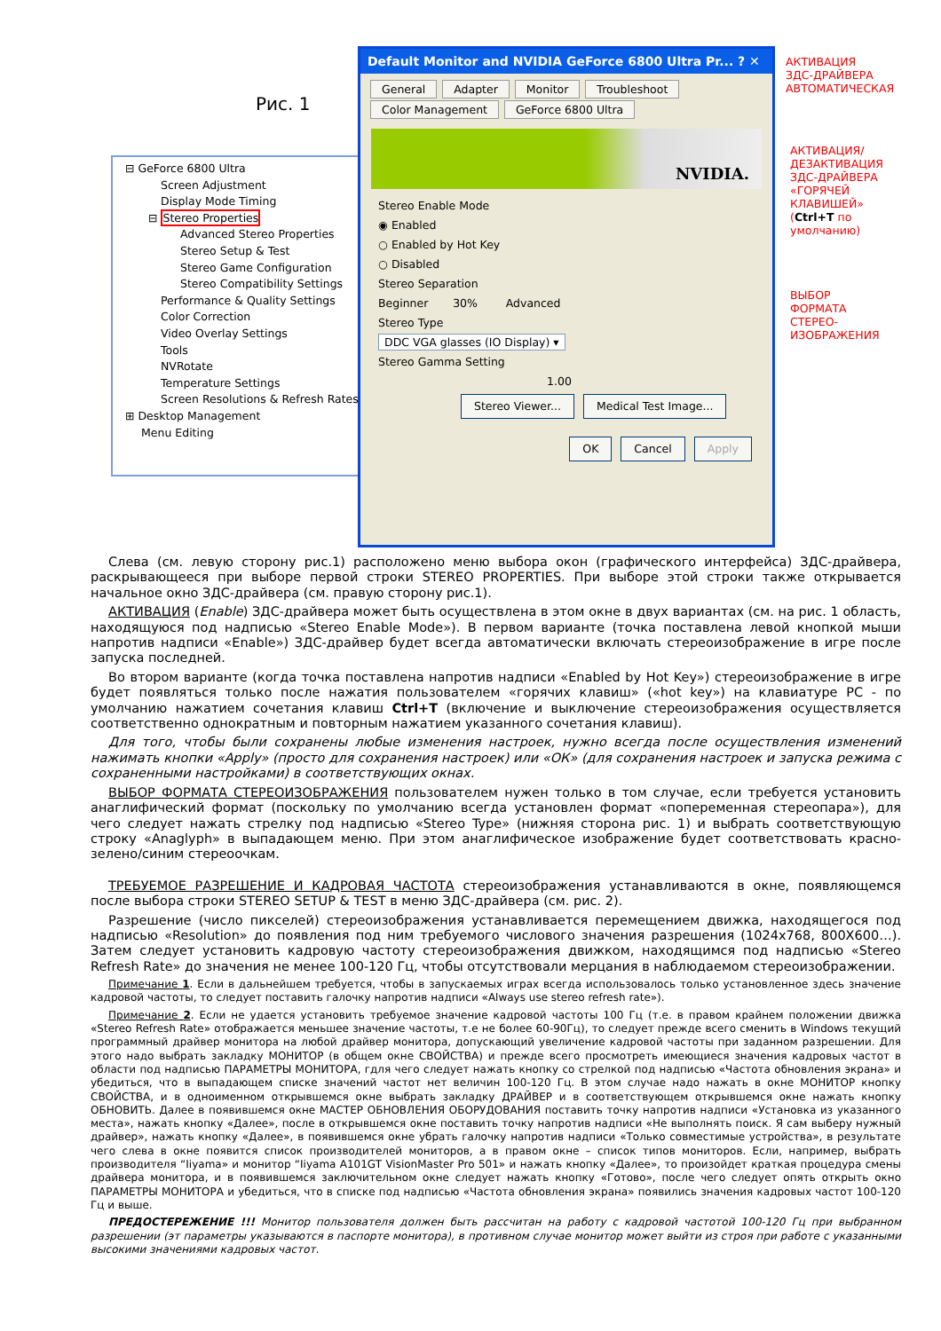Рис. 1
⊟ GeForce 6800 Ultra
Screen Adjustment
Display Mode Timing
⊟ Stereo Properties
Advanced Stereo Properties
Stereo Setup & Test
Stereo Game Configuration
Stereo Compatibility Settings
Performance & Quality Settings
Color Correction
Video Overlay Settings
Tools
NVRotate
Temperature Settings
Screen Resolutions & Refresh Rates
⊞ Desktop Management
Menu Editing
Default Monitor and NVIDIA GeForce 6800 Ultra Pr... ? ✕
General Adapter Monitor Troubleshoot
Color Management GeForce 6800 Ultra
NVIDIA.
Stereo Enable Mode
◉ Enabled
○ Enabled by Hot Key
○ Disabled
Stereo Separation
Beginner 30% Advanced
Stereo Type
DDC VGA glasses (IO Display) ▾
Stereo Gamma Setting
1.00
Stereo Viewer... Medical Test Image...
OK Cancel Apply
АКТИВАЦИЯ
ЗДС-ДРАЙВЕРА
АВТОМАТИЧЕСКАЯ
АКТИВАЦИЯ/
ДЕЗАКТИВАЦИЯ
ЗДС-ДРАЙВЕРА
«ГОРЯЧЕЙ
КЛАВИШЕЙ»
(Ctrl+T по
умолчанию)
ВЫБОР
ФОРМАТА
СТЕРЕО-
ИЗОБРАЖЕНИЯ
Слева (см. левую сторону рис.1) расположено меню выбора окон (графического интерфейса) ЗДС-драйвера, раскрывающееся при выборе первой строки STEREO PROPERTIES. При выборе этой строки также открывается начальное окно ЗДС-драйвера (см. правую сторону рис.1).
АКТИВАЦИЯ (Enable) ЗДС-драйвера может быть осуществлена в этом окне в двух вариантах (см. на рис. 1 область, находящуюся под надписью «Stereo Enable Mode»). В первом варианте (точка поставлена левой кнопкой мыши напротив надписи «Enable») ЗДС-драйвер будет всегда автоматически включать стереоизображение в игре после запуска последней.
Во втором варианте (когда точка поставлена напротив надписи «Enabled by Hot Key») стереоизображение в игре будет появляться только после нажатия пользователем «горячих клавиш» («hot key») на клавиатуре PC - по умолчанию нажатием сочетания клавиш Ctrl+T (включение и выключение стереоизображения осуществляется соответственно однократным и повторным нажатием указанного сочетания клавиш).
Для того, чтобы были сохранены любые изменения настроек, нужно всегда после осуществления изменений нажимать кнопки «Apply» (просто для сохранения настроек) или «ОК» (для сохранения настроек и запуска режима с сохраненными настройками) в соответствующих окнах.
ВЫБОР ФОРМАТА СТЕРЕОИЗОБРАЖЕНИЯ пользователем нужен только в том случае, если требуется установить анаглифический формат (поскольку по умолчанию всегда установлен формат «попеременная стереопара»), для чего следует нажать стрелку под надписью «Stereo Type» (нижняя сторона рис. 1) и выбрать соответствующую строку «Anaglyph» в выпадающем меню. При этом анаглифическое изображение будет соответствовать красно-зелено/синим стереоочкам.
ТРЕБУЕМОЕ РАЗРЕШЕНИЕ И КАДРОВАЯ ЧАСТОТА стереоизображения устанавливаются в окне, появляющемся после выбора строки STEREO SETUP & TEST в меню ЗДС-драйвера (см. рис. 2).
Разрешение (число пикселей) стереоизображения устанавливается перемещением движка, находящегося под надписью «Resolution» до появления под ним требуемого числового значения разрешения (1024x768, 800X600…). Затем следует установить кадровую частоту стереоизображения движком, находящимся под надписью «Stereo Refresh Rate» до значения не менее 100-120 Гц, чтобы отсутствовали мерцания в наблюдаемом стереоизображении.
Примечание 1. Если в дальнейшем требуется, чтобы в запускаемых играх всегда использовалось только установленное здесь значение кадровой частоты, то следует поставить галочку напротив надписи «Always use stereo refresh rate»).
Примечание 2. Если не удается установить требуемое значение кадровой частоты 100 Гц (т.е. в правом крайнем положении движка «Stereo Refresh Rate» отображается меньшее значение частоты, т.е не более 60-90Гц), то следует прежде всего сменить в Windows текущий программный драйвер монитора на любой драйвер монитора, допускающий увеличение кадровой частоты при заданном разрешении. Для этого надо выбрать закладку МОНИТОР (в общем окне СВОЙСТВА) и прежде всего просмотреть имеющиеся значения кадровых частот в области под надписью ПАРАМЕТРЫ МОНИТОРА, гдля чего следует нажать кнопку со стрелкой под надписью «Частота обновления экрана» и убедиться, что в выпадающем списке значений частот нет величин 100-120 Гц. В этом случае надо нажать в окне МОНИТОР кнопку СВОЙСТВА, и в одноименном открывшемся окне выбрать закладку ДРАЙВЕР и в соответствующем открывшемся окне нажать кнопку ОБНОВИТЬ. Далее в появившемся окне МАСТЕР ОБНОВЛЕНИЯ ОБОРУДОВАНИЯ поставить точку напротив надписи «Установка из указанного места», нажать кнопку «Далее», после в открывшемся окне поставить точку напротив надписи «Не выполнять поиск. Я сам выберу нужный драйвер», нажать кнопку «Далее», в появившемся окне убрать галочку напротив надписи «Только совместимые устройства», в результате чего слева в окне появится список производителей мониторов, а в правом окне – список типов мониторов. Если, например, выбрать производителя “Iiyama» и монитор “Iiyama A101GT VisionMaster Pro 501» и нажать кнопку «Далее», то произойдет краткая процедура смены драйвера монитора, и в появившемся заключительном окне следует нажать кнопку «Готово», после чего следует опять открыть окно ПАРАМЕТРЫ МОНИТОРА и убедиться, что в списке под надписью «Частота обновления экрана» появились значения кадровых частот 100-120 Гц и выше.
ПРЕДОСТЕРЕЖЕНИЕ !!! Монитор пользователя должен быть рассчитан на работу с кадровой частотой 100-120 Гц при выбранном разрешении (эт параметры указываются в паспорте монитора), в противном случае монитор может выйти из строя при работе с указанными высокими значениями кадровых частот.